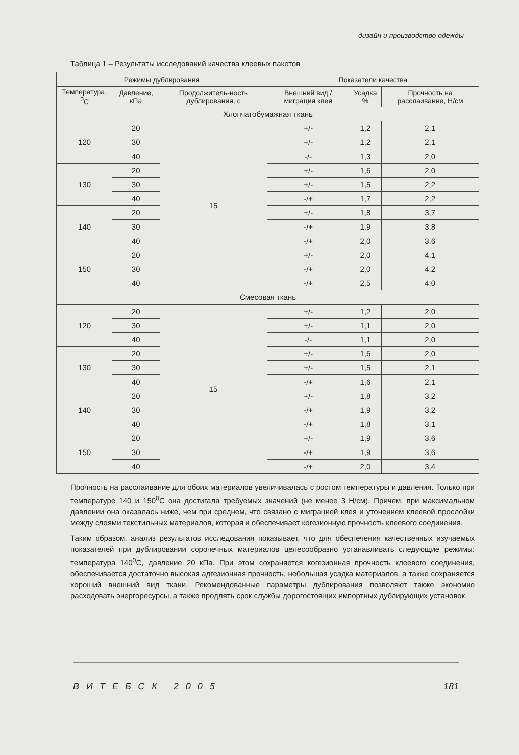дизайн и производство одежды
Таблица 1 – Результаты исследований качества клеевых пакетов
| Режимы дублирования | | | Показатели качества | | |
| --- | --- | --- | --- | --- | --- |
| Температура, <sup>0</sup>С | Давление, кПа | Продолжитель-ность дублирования, с | Внешний вид / миграция клея | Усадка % | Прочность на расслаивание, Н/см |
| Хлопчатобумажная ткань | | | | | |
| 120 | 20 | 15 | +/- | 1,2 | 2,1 |
| | 30 | | +/- | 1,2 | 2,1 |
| | 40 | | -/- | 1,3 | 2,0 |
| 130 | 20 | | +/- | 1,6 | 2,0 |
| | 30 | | +/- | 1,5 | 2,2 |
| | 40 | | -/+ | 1,7 | 2,2 |
| 140 | 20 | | +/- | 1,8 | 3,7 |
| | 30 | | -/+ | 1,9 | 3,8 |
| | 40 | | -/+ | 2,0 | 3,6 |
| 150 | 20 | | +/- | 2,0 | 4,1 |
| | 30 | | -/+ | 2,0 | 4,2 |
| | 40 | | -/+ | 2,5 | 4,0 |
| Смесовая ткань | | | | | |
| 120 | 20 | 15 | +/- | 1,2 | 2,0 |
| | 30 | | +/- | 1,1 | 2,0 |
| | 40 | | -/- | 1,1 | 2,0 |
| 130 | 20 | | +/- | 1,6 | 2,0 |
| | 30 | | +/- | 1,5 | 2,1 |
| | 40 | | -/+ | 1,6 | 2,1 |
| 140 | 20 | | +/- | 1,8 | 3,2 |
| | 30 | | -/+ | 1,9 | 3,2 |
| | 40 | | -/+ | 1,8 | 3,1 |
| 150 | 20 | | +/- | 1,9 | 3,6 |
| | 30 | | -/+ | 1,9 | 3,6 |
| | 40 | | -/+ | 2,0 | 3,4 |
Прочность на расслаивание для обоих материалов увеличивалась с ростом температуры и давления. Только при температуре 140 и 150<sup>0</sup>С она достигала требуемых значений (не менее 3 Н/см). Причем, при максимальном давлении она оказалась ниже, чем при среднем, что связано с миграцией клея и утонением клеевой прослойки между слоями текстильных материалов, которая и обеспечивает когезионную прочность клеевого соединения.
Таким образом, анализ результатов исследования показывает, что для обеспечения качественных изучаемых показателей при дублировании сорочечных материалов целесообразно устанавливать следующие режимы: температура 140<sup>0</sup>С, давление 20 кПа. При этом сохраняется когезионная прочность клеевого соединения, обеспечивается достаточно высокая адгезионная прочность, небольшая усадка материалов, а также сохраняется хороший внешний вид ткани. Рекомендованные параметры дублирования позволяют также экономно расходовать энергоресурсы, а также продлять срок службы дорогостоящих импортных дублирующих установок.
ВИТЕБСК 2005 181